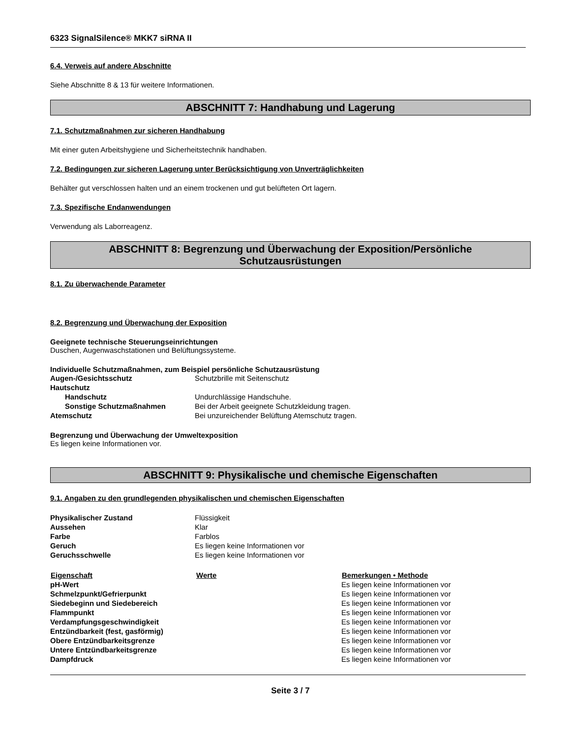6323 SignalSilence® MKK7 siRNA II
6.4. Verweis auf andere Abschnitte
Siehe Abschnitte 8 & 13 für weitere Informationen.
ABSCHNITT 7: Handhabung und Lagerung
7.1. Schutzmaßnahmen zur sicheren Handhabung
Mit einer guten Arbeitshygiene und Sicherheitstechnik handhaben.
7.2. Bedingungen zur sicheren Lagerung unter Berücksichtigung von Unverträglichkeiten
Behälter gut verschlossen halten und an einem trockenen und gut belüfteten Ort lagern.
7.3. Spezifische Endanwendungen
Verwendung als Laborreagenz.
ABSCHNITT 8: Begrenzung und Überwachung der Exposition/Persönliche
Schutzausrüstungen
8.1. Zu überwachende Parameter
8.2. Begrenzung und Überwachung der Exposition
Geeignete technische Steuerungseinrichtungen
Duschen, Augenwaschstationen und Belüftungssysteme.
Individuelle Schutzmaßnahmen, zum Beispiel persönliche Schutzausrüstung
| Augen-/Gesichtsschutz | Schutzbrille mit Seitenschutz |
| Hautschutz | |
| Handschutz | Undurchlässige Handschuhe. |
| Sonstige Schutzmaßnahmen | Bei der Arbeit geeignete Schutzkleidung tragen. |
| Atemschutz | Bei unzureichender Belüftung Atemschutz tragen. |
Begrenzung und Überwachung der Umweltexposition
Es liegen keine Informationen vor.
ABSCHNITT 9: Physikalische und chemische Eigenschaften
9.1. Angaben zu den grundlegenden physikalischen und chemischen Eigenschaften
| Physikalischer Zustand | Flüssigkeit |
| Aussehen | Klar |
| Farbe | Farblos |
| Geruch | Es liegen keine Informationen vor |
| Geruchsschwelle | Es liegen keine Informationen vor |
| Eigenschaft | Werte | Bemerkungen • Methode |
| --- | --- | --- |
| pH-Wert | | Es liegen keine Informationen vor |
| Schmelzpunkt/Gefrierpunkt | | Es liegen keine Informationen vor |
| Siedebeginn und Siedebereich | | Es liegen keine Informationen vor |
| Flammpunkt | | Es liegen keine Informationen vor |
| Verdampfungsgeschwindigkeit | | Es liegen keine Informationen vor |
| Entzündbarkeit (fest, gasförmig) | | Es liegen keine Informationen vor |
| Obere Entzündbarkeitsgrenze | | Es liegen keine Informationen vor |
| Untere Entzündbarkeitsgrenze | | Es liegen keine Informationen vor |
| Dampfdruck | | Es liegen keine Informationen vor |
Seite 3 / 7